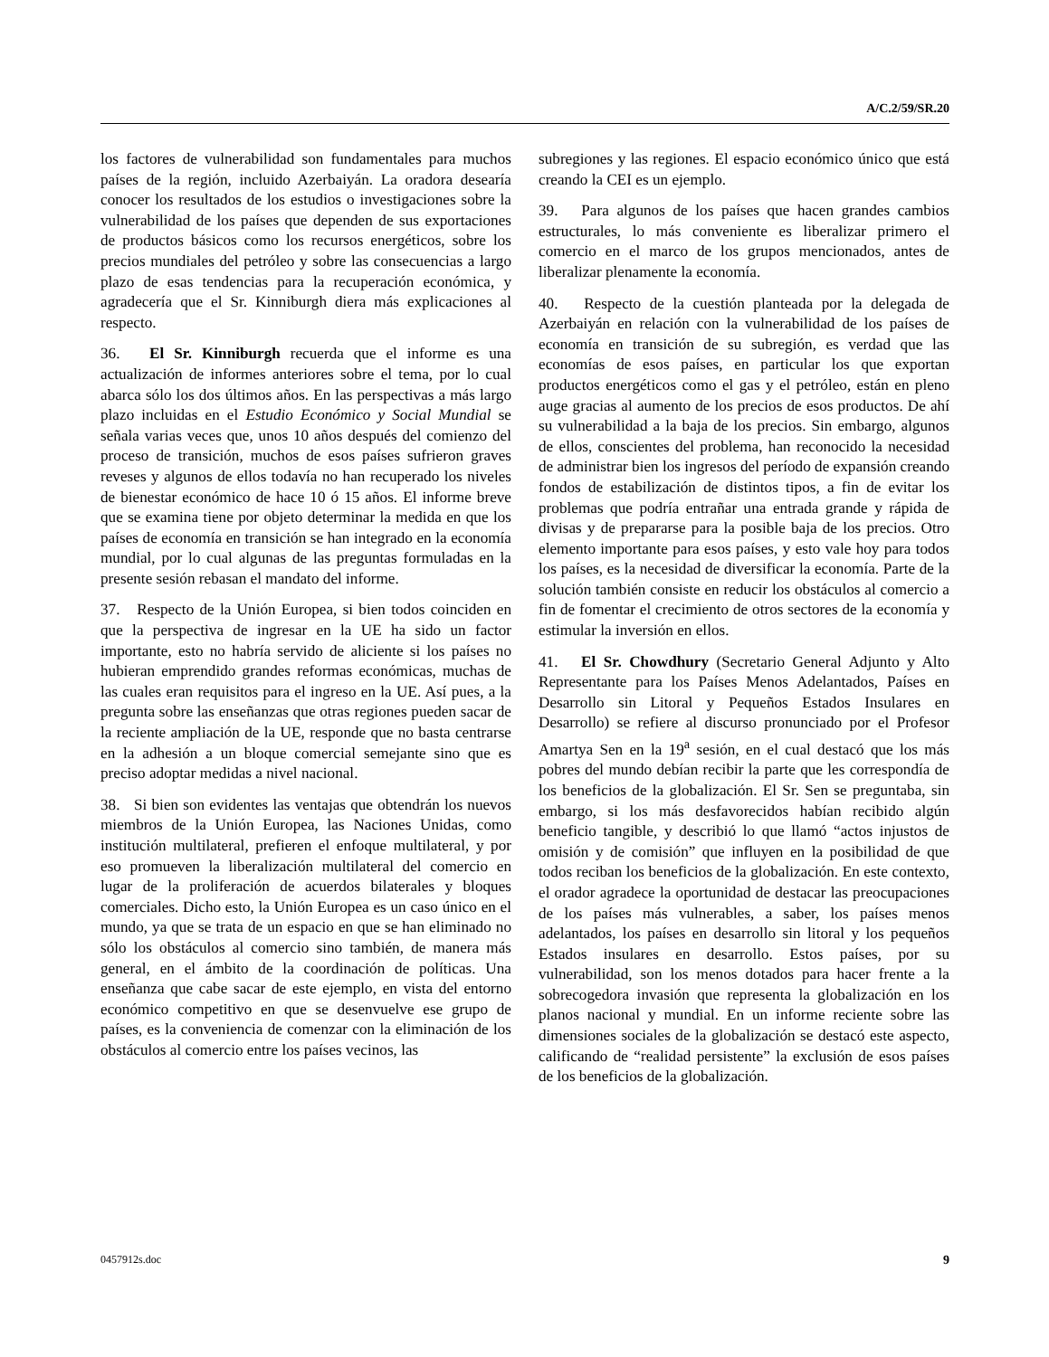A/C.2/59/SR.20
los factores de vulnerabilidad son fundamentales para muchos países de la región, incluido Azerbaiyán. La oradora desearía conocer los resultados de los estudios o investigaciones sobre la vulnerabilidad de los países que dependen de sus exportaciones de productos básicos como los recursos energéticos, sobre los precios mundiales del petróleo y sobre las consecuencias a largo plazo de esas tendencias para la recuperación económica, y agradecería que el Sr. Kinniburgh diera más explicaciones al respecto.
36. El Sr. Kinniburgh recuerda que el informe es una actualización de informes anteriores sobre el tema, por lo cual abarca sólo los dos últimos años. En las perspectivas a más largo plazo incluidas en el Estudio Económico y Social Mundial se señala varias veces que, unos 10 años después del comienzo del proceso de transición, muchos de esos países sufrieron graves reveses y algunos de ellos todavía no han recuperado los niveles de bienestar económico de hace 10 ó 15 años. El informe breve que se examina tiene por objeto determinar la medida en que los países de economía en transición se han integrado en la economía mundial, por lo cual algunas de las preguntas formuladas en la presente sesión rebasan el mandato del informe.
37. Respecto de la Unión Europea, si bien todos coinciden en que la perspectiva de ingresar en la UE ha sido un factor importante, esto no habría servido de aliciente si los países no hubieran emprendido grandes reformas económicas, muchas de las cuales eran requisitos para el ingreso en la UE. Así pues, a la pregunta sobre las enseñanzas que otras regiones pueden sacar de la reciente ampliación de la UE, responde que no basta centrarse en la adhesión a un bloque comercial semejante sino que es preciso adoptar medidas a nivel nacional.
38. Si bien son evidentes las ventajas que obtendrán los nuevos miembros de la Unión Europea, las Naciones Unidas, como institución multilateral, prefieren el enfoque multilateral, y por eso promueven la liberalización multilateral del comercio en lugar de la proliferación de acuerdos bilaterales y bloques comerciales. Dicho esto, la Unión Europea es un caso único en el mundo, ya que se trata de un espacio en que se han eliminado no sólo los obstáculos al comercio sino también, de manera más general, en el ámbito de la coordinación de políticas. Una enseñanza que cabe sacar de este ejemplo, en vista del entorno económico competitivo en que se desenvuelve ese grupo de países, es la conveniencia de comenzar con la eliminación de los obstáculos al comercio entre los países vecinos, las
subregiones y las regiones. El espacio económico único que está creando la CEI es un ejemplo.
39. Para algunos de los países que hacen grandes cambios estructurales, lo más conveniente es liberalizar primero el comercio en el marco de los grupos mencionados, antes de liberalizar plenamente la economía.
40. Respecto de la cuestión planteada por la delegada de Azerbaiyán en relación con la vulnerabilidad de los países de economía en transición de su subregión, es verdad que las economías de esos países, en particular los que exportan productos energéticos como el gas y el petróleo, están en pleno auge gracias al aumento de los precios de esos productos. De ahí su vulnerabilidad a la baja de los precios. Sin embargo, algunos de ellos, conscientes del problema, han reconocido la necesidad de administrar bien los ingresos del período de expansión creando fondos de estabilización de distintos tipos, a fin de evitar los problemas que podría entrañar una entrada grande y rápida de divisas y de prepararse para la posible baja de los precios. Otro elemento importante para esos países, y esto vale hoy para todos los países, es la necesidad de diversificar la economía. Parte de la solución también consiste en reducir los obstáculos al comercio a fin de fomentar el crecimiento de otros sectores de la economía y estimular la inversión en ellos.
41. El Sr. Chowdhury (Secretario General Adjunto y Alto Representante para los Países Menos Adelantados, Países en Desarrollo sin Litoral y Pequeños Estados Insulares en Desarrollo) se refiere al discurso pronunciado por el Profesor Amartya Sen en la 19<sup>a</sup> sesión, en el cual destacó que los más pobres del mundo debían recibir la parte que les correspondía de los beneficios de la globalización. El Sr. Sen se preguntaba, sin embargo, si los más desfavorecidos habían recibido algún beneficio tangible, y describió lo que llamó “actos injustos de omisión y de comisión” que influyen en la posibilidad de que todos reciban los beneficios de la globalización. En este contexto, el orador agradece la oportunidad de destacar las preocupaciones de los países más vulnerables, a saber, los países menos adelantados, los países en desarrollo sin litoral y los pequeños Estados insulares en desarrollo. Estos países, por su vulnerabilidad, son los menos dotados para hacer frente a la sobrecogedora invasión que representa la globalización en los planos nacional y mundial. En un informe reciente sobre las dimensiones sociales de la globalización se destacó este aspecto, calificando de “realidad persistente” la exclusión de esos países de los beneficios de la globalización.
0457912s.doc 9